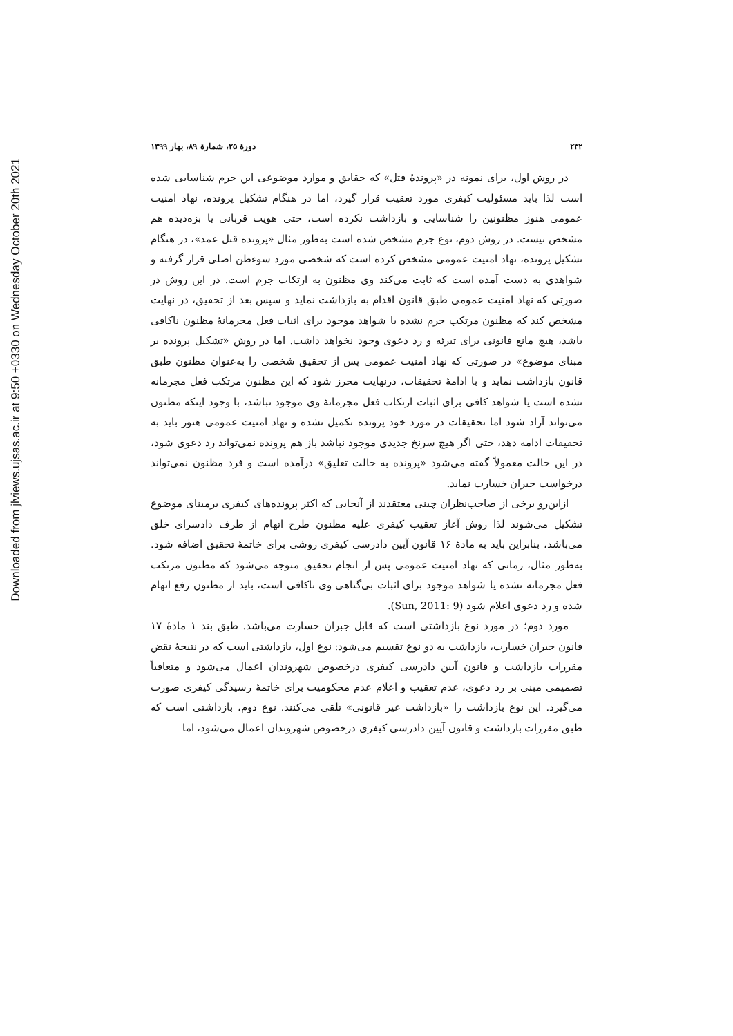Downloaded from jlviews.ujsas.ac.ir at 9:50 +0330 on Wednesday October 20th 2021
۲۳۲ دورهٔ ۲۵، شمارهٔ ۸۹، بهار ۱۳۹۹
در روش اول، برای نمونه در «پروندهٔ قتل» که حقایق و موارد موضوعی این جرم شناسایی شده است لذا باید مسئولیت کیفری مورد تعقیب قرار گیرد، اما در هنگام تشکیل پرونده، نهاد امنیت عمومی هنوز مظنونین را شناسایی و بازداشت نکرده است، حتی هویت قربانی یا بزه‌دیده هم مشخص نیست. در روش دوم، نوع جرم مشخص شده است به‌طور مثال «پرونده قتل عمد»، در هنگام تشکیل پرونده، نهاد امنیت عمومی مشخص کرده است که شخصی مورد سوءظن اصلی قرار گرفته و شواهدی به دست آمده است که ثابت می‌کند وی مظنون به ارتکاب جرم است. در این روش در صورتی که نهاد امنیت عمومی طبق قانون اقدام به بازداشت نماید و سپس بعد از تحقیق، در نهایت مشخص کند که مظنون مرتکب جرم نشده یا شواهد موجود برای اثبات فعل مجرمانهٔ مظنون ناکافی باشد، هیچ مانع قانونی برای تبرئه و رد دعوی وجود نخواهد داشت. اما در روش «تشکیل پرونده بر مبنای موضوع» در صورتی که نهاد امنیت عمومی پس از تحقیق شخصی را به‌عنوان مظنون طبق قانون بازداشت نماید و با ادامهٔ تحقیقات، درنهایت محرز شود که این مظنون مرتکب فعل مجرمانه نشده است یا شواهد کافی برای اثبات ارتکاب فعل مجرمانهٔ وی موجود نباشد، با وجود اینکه مظنون می‌تواند آزاد شود اما تحقیقات در مورد خود پرونده تکمیل نشده و نهاد امنیت عمومی هنوز باید به تحقیقات ادامه دهد، حتی اگر هیچ سرنخ جدیدی موجود نباشد باز هم پرونده نمی‌تواند رد دعوی شود، در این حالت معمولاً گفته می‌شود «پرونده به حالت تعلیق» درآمده است و فرد مظنون نمی‌تواند درخواست جبران خسارت نماید.
ازاین‌رو برخی از صاحب‌نظران چینی معتقدند از آنجایی که اکثر پرونده‌های کیفری برمبنای موضوع تشکیل می‌شوند لذا روش آغاز تعقیب کیفری علیه مظنون طرح اتهام از طرف دادسرای خلق می‌باشد، بنابراین باید به مادهٔ ۱۶ قانون آیین دادرسی کیفری روشی برای خاتمهٔ تحقیق اضافه شود. به‌طور مثال، زمانی که نهاد امنیت عمومی پس از انجام تحقیق متوجه می‌شود که مظنون مرتکب فعل مجرمانه نشده یا شواهد موجود برای اثبات بی‌گناهی وی ناکافی است، باید از مظنون رفع اتهام شده و رد دعوی اعلام شود (Sun, 2011: 9).
مورد دوم؛ در مورد نوع بازداشتی است که قابل جبران خسارت می‌باشد. طبق بند ۱ مادهٔ ۱۷ قانون جبران خسارت، بازداشت به دو نوع تقسیم می‌شود: نوع اول، بازداشتی است که در نتیجهٔ نقض مقررات بازداشت و قانون آیین دادرسی کیفری درخصوص شهروندان اعمال می‌شود و متعاقباً تصمیمی مبنی بر رد دعوی، عدم تعقیب و اعلام عدم محکومیت برای خاتمهٔ رسیدگی کیفری صورت می‌گیرد. این نوع بازداشت را «بازداشت غیر قانونی» تلقی می‌کنند. نوع دوم، بازداشتی است که طبق مقررات بازداشت و قانون آیین دادرسی کیفری درخصوص شهروندان اعمال می‌شود، اما